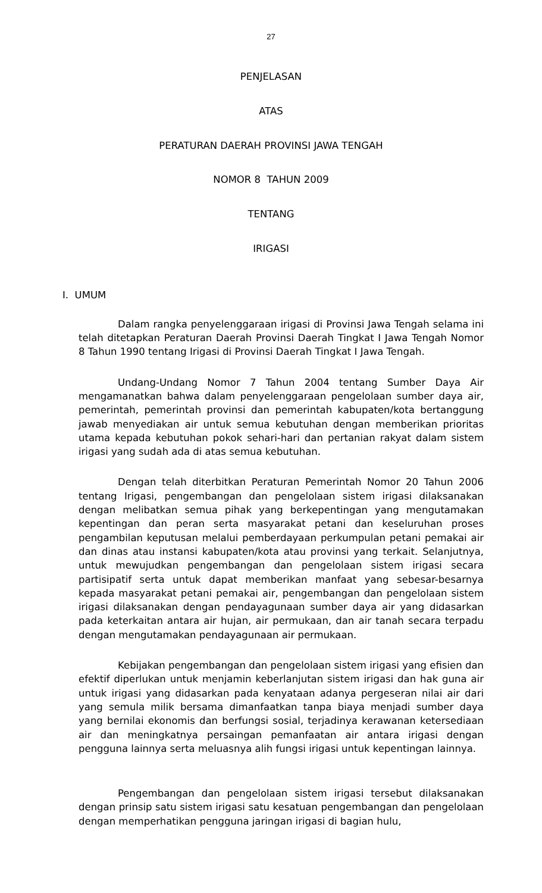27
PENJELASAN
ATAS
PERATURAN DAERAH PROVINSI JAWA TENGAH
NOMOR 8 TAHUN 2009
TENTANG
IRIGASI
I. UMUM
Dalam rangka penyelenggaraan irigasi di Provinsi Jawa Tengah selama ini telah ditetapkan Peraturan Daerah Provinsi Daerah Tingkat I Jawa Tengah Nomor 8 Tahun 1990 tentang Irigasi di Provinsi Daerah Tingkat I Jawa Tengah.
Undang-Undang Nomor 7 Tahun 2004 tentang Sumber Daya Air mengamanatkan bahwa dalam penyelenggaraan pengelolaan sumber daya air, pemerintah, pemerintah provinsi dan pemerintah kabupaten/kota bertanggung jawab menyediakan air untuk semua kebutuhan dengan memberikan prioritas utama kepada kebutuhan pokok sehari-hari dan pertanian rakyat dalam sistem irigasi yang sudah ada di atas semua kebutuhan.
Dengan telah diterbitkan Peraturan Pemerintah Nomor 20 Tahun 2006 tentang Irigasi, pengembangan dan pengelolaan sistem irigasi dilaksanakan dengan melibatkan semua pihak yang berkepentingan yang mengutamakan kepentingan dan peran serta masyarakat petani dan keseluruhan proses pengambilan keputusan melalui pemberdayaan perkumpulan petani pemakai air dan dinas atau instansi kabupaten/kota atau provinsi yang terkait. Selanjutnya, untuk mewujudkan pengembangan dan pengelolaan sistem irigasi secara partisipatif serta untuk dapat memberikan manfaat yang sebesar-besarnya kepada masyarakat petani pemakai air, pengembangan dan pengelolaan sistem irigasi dilaksanakan dengan pendayagunaan sumber daya air yang didasarkan pada keterkaitan antara air hujan, air permukaan, dan air tanah secara terpadu dengan mengutamakan pendayagunaan air permukaan.
Kebijakan pengembangan dan pengelolaan sistem irigasi yang efisien dan efektif diperlukan untuk menjamin keberlanjutan sistem irigasi dan hak guna air untuk irigasi yang didasarkan pada kenyataan adanya pergeseran nilai air dari yang semula milik bersama dimanfaatkan tanpa biaya menjadi sumber daya yang bernilai ekonomis dan berfungsi sosial, terjadinya kerawanan ketersediaan air dan meningkatnya persaingan pemanfaatan air antara irigasi dengan pengguna lainnya serta meluasnya alih fungsi irigasi untuk kepentingan lainnya.
Pengembangan dan pengelolaan sistem irigasi tersebut dilaksanakan dengan prinsip satu sistem irigasi satu kesatuan pengembangan dan pengelolaan dengan memperhatikan pengguna jaringan irigasi di bagian hulu,